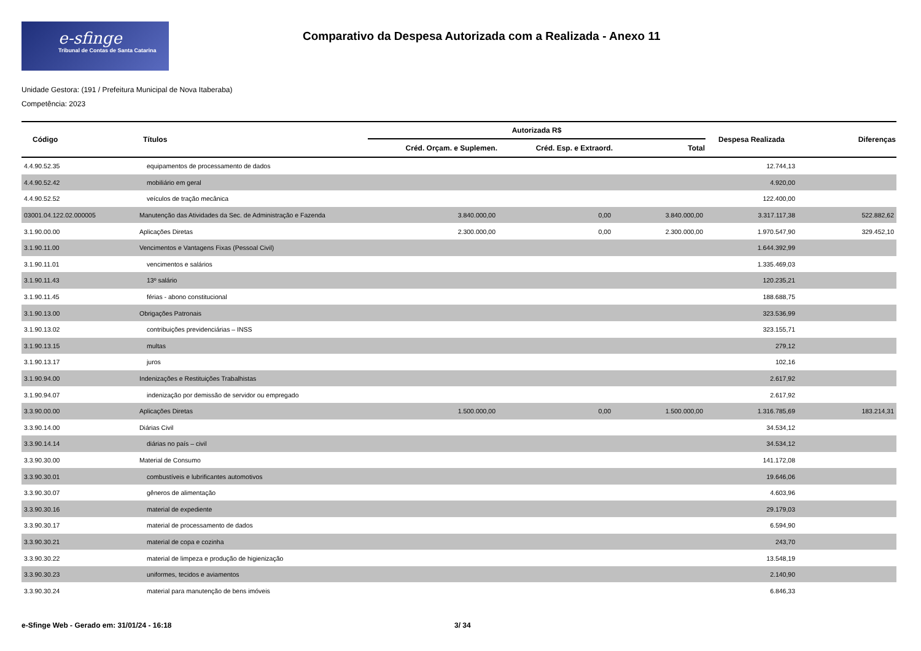e-sfinge
Tribunal de Contas de Santa Catarina
Comparativo da Despesa Autorizada com a Realizada - Anexo 11
Unidade Gestora: (191 / Prefeitura Municipal de Nova Itaberaba)
Competência: 2023
| Código | Títulos | Autorizada R$ | | | Despesa Realizada | Diferenças |
| --- | --- | --- | --- | --- | --- | --- |
| | | Créd. Orçam. e Suplemen. | Créd. Esp. e Extraord. | Total | | |
| 4.4.90.52.35 | equipamentos de processamento de dados | | | | 12.744,13 | |
| 4.4.90.52.42 | mobiliário em geral | | | | 4.920,00 | |
| 4.4.90.52.52 | veículos de tração mecânica | | | | 122.400,00 | |
| 03001.04.122.02.000005 | Manutenção das Atividades da Sec. de Administração e Fazenda | 3.840.000,00 | 0,00 | 3.840.000,00 | 3.317.117,38 | 522.882,62 |
| 3.1.90.00.00 | Aplicações Diretas | 2.300.000,00 | 0,00 | 2.300.000,00 | 1.970.547,90 | 329.452,10 |
| 3.1.90.11.00 | Vencimentos e Vantagens Fixas (Pessoal Civil) | | | | 1.644.392,99 | |
| 3.1.90.11.01 | vencimentos e salários | | | | 1.335.469,03 | |
| 3.1.90.11.43 | 13º salário | | | | 120.235,21 | |
| 3.1.90.11.45 | férias - abono constitucional | | | | 188.688,75 | |
| 3.1.90.13.00 | Obrigações Patronais | | | | 323.536,99 | |
| 3.1.90.13.02 | contribuições previdenciárias – INSS | | | | 323.155,71 | |
| 3.1.90.13.15 | multas | | | | 279,12 | |
| 3.1.90.13.17 | juros | | | | 102,16 | |
| 3.1.90.94.00 | Indenizações e Restituições Trabalhistas | | | | 2.617,92 | |
| 3.1.90.94.07 | indenização por demissão de servidor ou empregado | | | | 2.617,92 | |
| 3.3.90.00.00 | Aplicações Diretas | 1.500.000,00 | 0,00 | 1.500.000,00 | 1.316.785,69 | 183.214,31 |
| 3.3.90.14.00 | Diárias Civil | | | | 34.534,12 | |
| 3.3.90.14.14 | diárias no país – civil | | | | 34.534,12 | |
| 3.3.90.30.00 | Material de Consumo | | | | 141.172,08 | |
| 3.3.90.30.01 | combustíveis e lubrificantes automotivos | | | | 19.646,06 | |
| 3.3.90.30.07 | gêneros de alimentação | | | | 4.603,96 | |
| 3.3.90.30.16 | material de expediente | | | | 29.179,03 | |
| 3.3.90.30.17 | material de processamento de dados | | | | 6.594,90 | |
| 3.3.90.30.21 | material de copa e cozinha | | | | 243,70 | |
| 3.3.90.30.22 | material de limpeza e produção de higienização | | | | 13.548,19 | |
| 3.3.90.30.23 | uniformes, tecidos e aviamentos | | | | 2.140,90 | |
| 3.3.90.30.24 | material para manutenção de bens imóveis | | | | 6.846,33 | |
e-Sfinge Web - Gerado em: 31/01/24 - 16:18 3/ 34